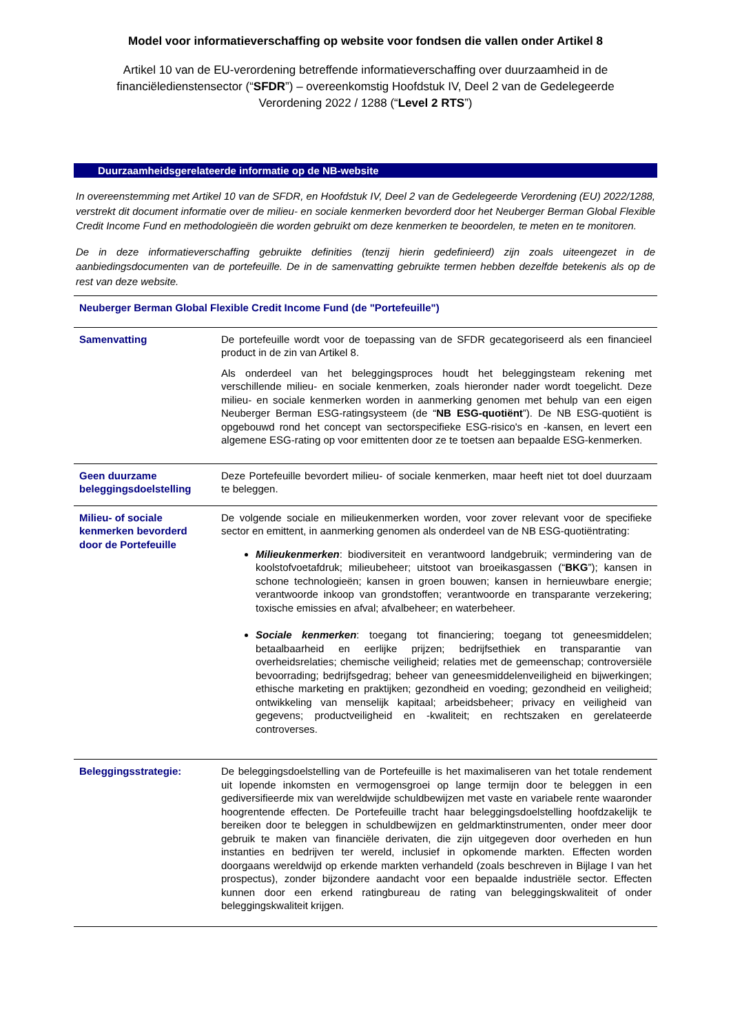Model voor informatieverschaffing op website voor fondsen die vallen onder Artikel 8
Artikel 10 van de EU-verordening betreffende informatieverschaffing over duurzaamheid in de financiëledienstensector (“SFDR”) – overeenkomstig Hoofdstuk IV, Deel 2 van de Gedelegeerde Verordening 2022 / 1288 (“Level 2 RTS”)
Duurzaamheidsgerelateerde informatie op de NB-website
In overeenstemming met Artikel 10 van de SFDR, en Hoofdstuk IV, Deel 2 van de Gedelegeerde Verordening (EU) 2022/1288, verstrekt dit document informatie over de milieu- en sociale kenmerken bevorderd door het Neuberger Berman Global Flexible Credit Income Fund en methodologieën die worden gebruikt om deze kenmerken te beoordelen, te meten en te monitoren.
De in deze informatieverschaffing gebruikte definities (tenzij hierin gedefinieerd) zijn zoals uiteengezet in de aanbiedingsdocumenten van de portefeuille. De in de samenvatting gebruikte termen hebben dezelfde betekenis als op de rest van deze website.
| Neuberger Berman Global Flexible Credit Income Fund (de "Portefeuille") | |
| Samenvatting | De portefeuille wordt voor de toepassing van de SFDR gecategoriseerd als een financieel product in de zin van Artikel 8. Als onderdeel van het beleggingsproces houdt het beleggingsteam rekening met verschillende milieu- en sociale kenmerken, zoals hieronder nader wordt toegelicht. Deze milieu- en sociale kenmerken worden in aanmerking genomen met behulp van een eigen Neuberger Berman ESG-ratingsysteem (de “ NB ESG-quotiënt ”). De NB ESG-quotiënt is opgebouwd rond het concept van sectorspecifieke ESG-risico's en -kansen, en levert een algemene ESG-rating op voor emittenten door ze te toetsen aan bepaalde ESG-kenmerken. |
| Geen duurzame beleggingsdoelstelling | Deze Portefeuille bevordert milieu- of sociale kenmerken, maar heeft niet tot doel duurzaam te beleggen. |
| Milieu- of sociale kenmerken bevorderd door de Portefeuille | De volgende sociale en milieukenmerken worden, voor zover relevant voor de specifieke sector en emittent, in aanmerking genomen als onderdeel van de NB ESG-quotiëntrating: Milieukenmerken : biodiversiteit en verantwoord landgebruik; vermindering van de koolstofvoetafdruk; milieubeheer; uitstoot van broeikasgassen (“ BKG ”); kansen in schone technologieën; kansen in groen bouwen; kansen in hernieuwbare energie; verantwoorde inkoop van grondstoffen; verantwoorde en transparante verzekering; toxische emissies en afval; afvalbeheer; en waterbeheer. Sociale kenmerken : toegang tot financiering; toegang tot geneesmiddelen; betaalbaarheid en eerlijke prijzen; bedrijfsethiek en transparantie van overheidsrelaties; chemische veiligheid; relaties met de gemeenschap; controversiële bevoorrading; bedrijfsgedrag; beheer van geneesmiddelenveiligheid en bijwerkingen; ethische marketing en praktijken; gezondheid en voeding; gezondheid en veiligheid; ontwikkeling van menselijk kapitaal; arbeidsbeheer; privacy en veiligheid van gegevens; productveiligheid en -kwaliteit; en rechtszaken en gerelateerde controverses. |
| Beleggingsstrategie: | De beleggingsdoelstelling van de Portefeuille is het maximaliseren van het totale rendement uit lopende inkomsten en vermogensgroei op lange termijn door te beleggen in een gediversifieerde mix van wereldwijde schuldbewijzen met vaste en variabele rente waaronder hoogrentende effecten. De Portefeuille tracht haar beleggingsdoelstelling hoofdzakelijk te bereiken door te beleggen in schuldbewijzen en geldmarktinstrumenten, onder meer door gebruik te maken van financiële derivaten, die zijn uitgegeven door overheden en hun instanties en bedrijven ter wereld, inclusief in opkomende markten. Effecten worden doorgaans wereldwijd op erkende markten verhandeld (zoals beschreven in Bijlage I van het prospectus), zonder bijzondere aandacht voor een bepaalde industriële sector. Effecten kunnen door een erkend ratingbureau de rating van beleggingskwaliteit of onder beleggingskwaliteit krijgen. |